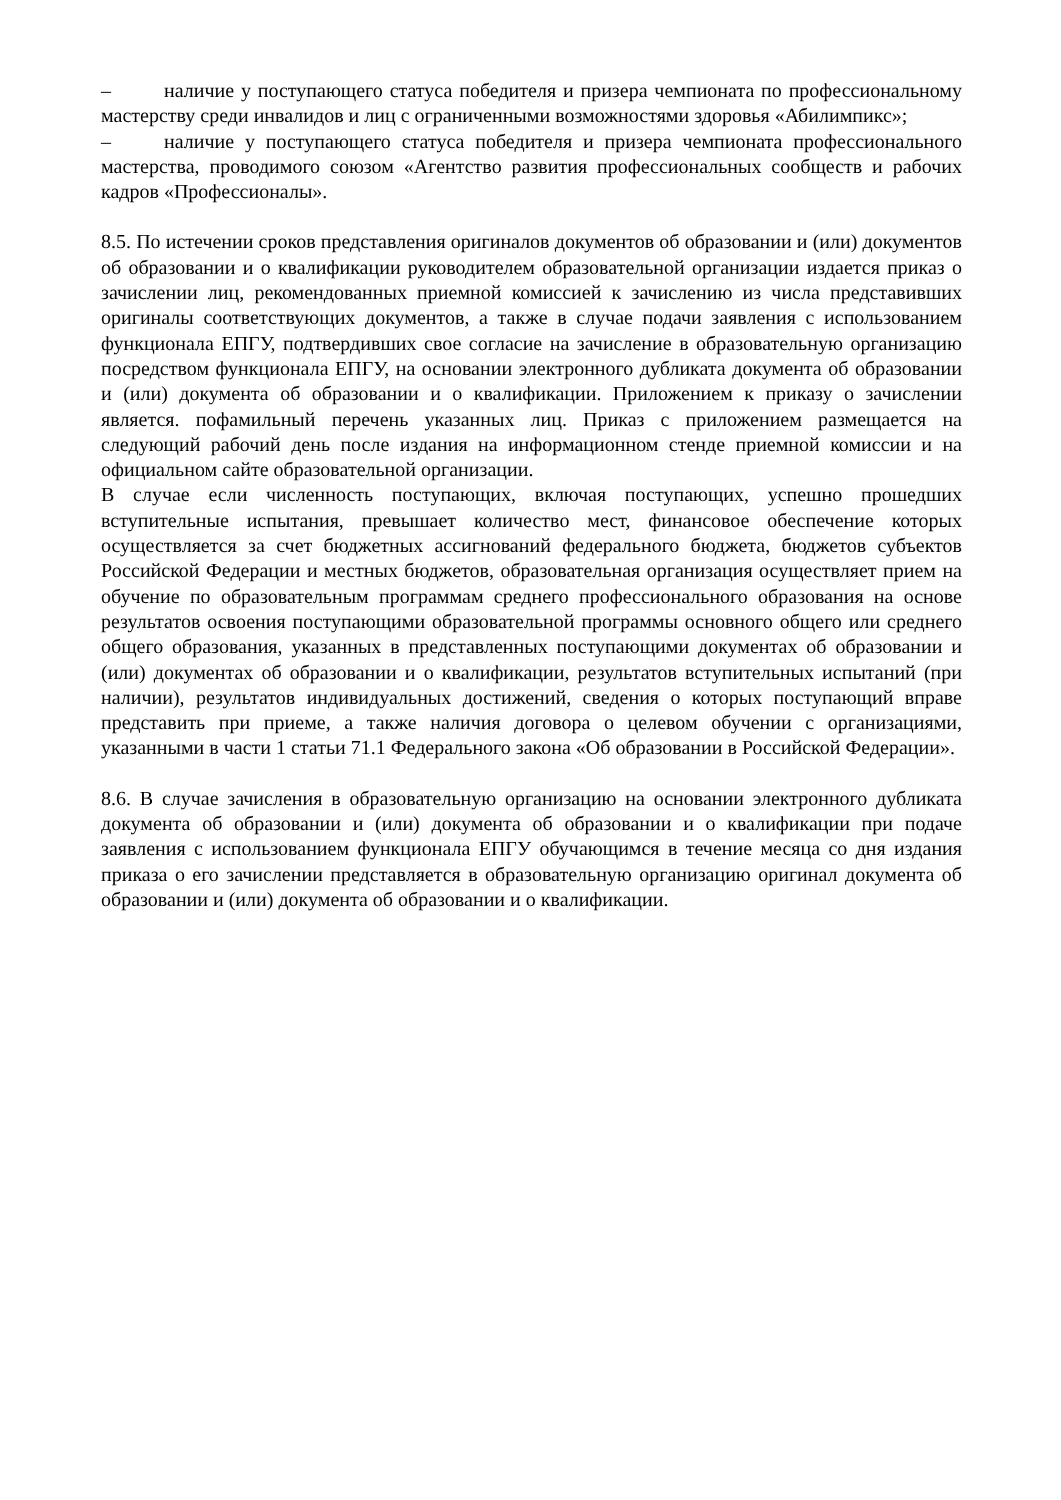– наличие у поступающего статуса победителя и призера чемпионата по профессиональному мастерству среди инвалидов и лиц с ограниченными возможностями здоровья «Абилимпикс»;
– наличие у поступающего статуса победителя и призера чемпионата профессионального мастерства, проводимого союзом «Агентство развития профессиональных сообществ и рабочих кадров «Профессионалы».
8.5. По истечении сроков представления оригиналов документов об образовании и (или) документов об образовании и о квалификации руководителем образовательной организации издается приказ о зачислении лиц, рекомендованных приемной комиссией к зачислению из числа представивших оригиналы соответствующих документов, а также в случае подачи заявления с использованием функционала ЕПГУ, подтвердивших свое согласие на зачисление в образовательную организацию посредством функционала ЕПГУ, на основании электронного дубликата документа об образовании и (или) документа об образовании и о квалификации. Приложением к приказу о зачислении является. пофамильный перечень указанных лиц. Приказ с приложением размещается на следующий рабочий день после издания на информационном стенде приемной комиссии и на официальном сайте образовательной организации.
В случае если численность поступающих, включая поступающих, успешно прошедших вступительные испытания, превышает количество мест, финансовое обеспечение которых осуществляется за счет бюджетных ассигнований федерального бюджета, бюджетов субъектов Российской Федерации и местных бюджетов, образовательная организация осуществляет прием на обучение по образовательным программам среднего профессионального образования на основе результатов освоения поступающими образовательной программы основного общего или среднего общего образования, указанных в представленных поступающими документах об образовании и (или) документах об образовании и о квалификации, результатов вступительных испытаний (при наличии), результатов индивидуальных достижений, сведения о которых поступающий вправе представить при приеме, а также наличия договора о целевом обучении с организациями, указанными в части 1 статьи 71.1 Федерального закона «Об образовании в Российской Федерации».
8.6. В случае зачисления в образовательную организацию на основании электронного дубликата документа об образовании и (или) документа об образовании и о квалификации при подаче заявления с использованием функционала ЕПГУ обучающимся в течение месяца со дня издания приказа о его зачислении представляется в образовательную организацию оригинал документа об образовании и (или) документа об образовании и о квалификации.